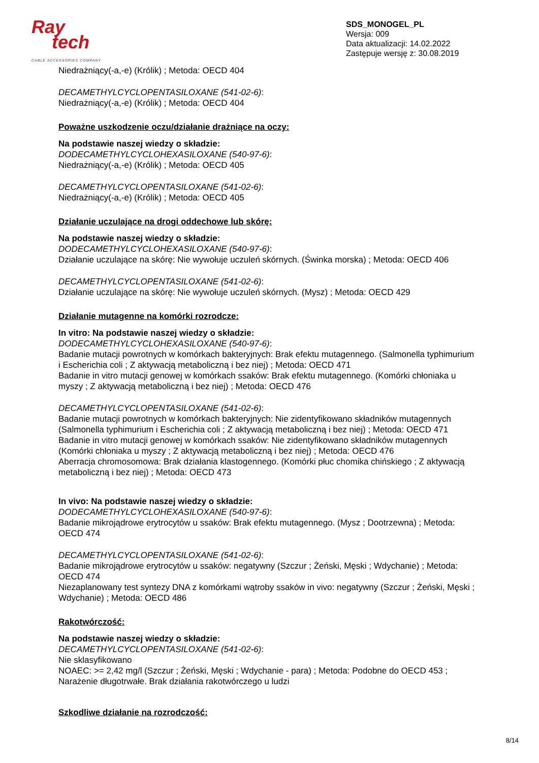Ray
tech
CABLE ACCESSORIES COMPANY
SDS_MONOGEL_PL
Wersja: 009
Data aktualizacji: 14.02.2022
Zastępuje wersję z: 30.08.2019
Niedrażniący(-a,-e) (Królik) ; Metoda: OECD 404
DECAMETHYLCYCLOPENTASILOXANE (541-02-6):
Niedrażniący(-a,-e) (Królik) ; Metoda: OECD 404
Poważne uszkodzenie oczu/działanie drażniące na oczy:
Na podstawie naszej wiedzy o składzie:
DODECAMETHYLCYCLOHEXASILOXANE (540-97-6):
Niedrażniący(-a,-e) (Królik) ; Metoda: OECD 405
DECAMETHYLCYCLOPENTASILOXANE (541-02-6):
Niedrażniący(-a,-e) (Królik) ; Metoda: OECD 405
Działanie uczulające na drogi oddechowe lub skórę:
Na podstawie naszej wiedzy o składzie:
DODECAMETHYLCYCLOHEXASILOXANE (540-97-6):
Działanie uczulające na skórę: Nie wywołuje uczuleń skórnych. (Świnka morska) ; Metoda: OECD 406
DECAMETHYLCYCLOPENTASILOXANE (541-02-6):
Działanie uczulające na skórę: Nie wywołuje uczuleń skórnych. (Mysz) ; Metoda: OECD 429
Działanie mutagenne na komórki rozrodcze:
In vitro: Na podstawie naszej wiedzy o składzie:
DODECAMETHYLCYCLOHEXASILOXANE (540-97-6):
Badanie mutacji powrotnych w komórkach bakteryjnych: Brak efektu mutagennego. (Salmonella typhimurium i Escherichia coli ; Z aktywacją metaboliczną i bez niej) ; Metoda: OECD 471
Badanie in vitro mutacji genowej w komórkach ssaków: Brak efektu mutagennego. (Komórki chłoniaka u myszy ; Z aktywacją metaboliczną i bez niej) ; Metoda: OECD 476
DECAMETHYLCYCLOPENTASILOXANE (541-02-6):
Badanie mutacji powrotnych w komórkach bakteryjnych: Nie zidentyfikowano składników mutagennych (Salmonella typhimurium i Escherichia coli ; Z aktywacją metaboliczną i bez niej) ; Metoda: OECD 471
Badanie in vitro mutacji genowej w komórkach ssaków: Nie zidentyfikowano składników mutagennych (Komórki chłoniaka u myszy ; Z aktywacją metaboliczną i bez niej) ; Metoda: OECD 476
Aberracja chromosomowa: Brak działania klastogennego. (Komórki płuc chomika chińskiego ; Z aktywacją metaboliczną i bez niej) ; Metoda: OECD 473
In vivo: Na podstawie naszej wiedzy o składzie:
DODECAMETHYLCYCLOHEXASILOXANE (540-97-6):
Badanie mikrojądrowe erytrocytów u ssaków: Brak efektu mutagennego. (Mysz ; Dootrzewna) ; Metoda: OECD 474
DECAMETHYLCYCLOPENTASILOXANE (541-02-6):
Badanie mikrojądrowe erytrocytów u ssaków: negatywny (Szczur ; Żeński, Męski ; Wdychanie) ; Metoda: OECD 474
Niezaplanowany test syntezy DNA z komórkami wątroby ssaków in vivo: negatywny (Szczur ; Żeński, Męski ; Wdychanie) ; Metoda: OECD 486
Rakotwórczość:
Na podstawie naszej wiedzy o składzie:
DECAMETHYLCYCLOPENTASILOXANE (541-02-6):
Nie sklasyfikowano
NOAEC: >= 2,42 mg/l (Szczur ; Żeński, Męski ; Wdychanie - para) ; Metoda: Podobne do OECD 453 ; Narażenie długotrwałe. Brak działania rakotwórczego u ludzi
Szkodliwe działanie na rozrodczość:
8/14